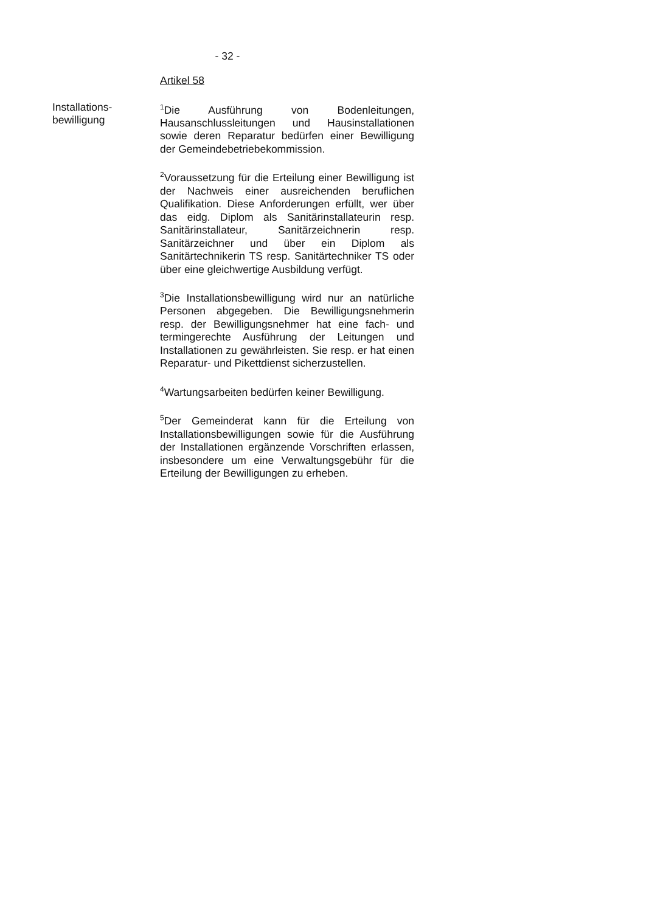- 32 -
Artikel 58
Installations-
bewilligung
<sup>1</sup> Die Ausführung von Bodenleitungen, Hausanschlussleitungen und Hausinstallationen sowie deren Reparatur bedürfen einer Bewilligung der Gemeindebetriebekommission.
<sup>2</sup> Voraussetzung für die Erteilung einer Bewilligung ist der Nachweis einer ausreichenden beruflichen Qualifikation. Diese Anforderungen erfüllt, wer über das eidg. Diplom als Sanitärinstallateurin resp. Sanitärinstallateur, Sanitärzeichnerin resp. Sanitärzeichner und über ein Diplom als Sanitärtechnikerin TS resp. Sanitärtechniker TS oder über eine gleichwertige Ausbildung verfügt.
<sup>3</sup> Die Installationsbewilligung wird nur an natürliche Personen abgegeben. Die Bewilligungsnehmerin resp. der Bewilligungsnehmer hat eine fach- und termingerechte Ausführung der Leitungen und Installationen zu gewährleisten. Sie resp. er hat einen Reparatur- und Pikettdienst sicherzustellen.
<sup>4</sup> Wartungsarbeiten bedürfen keiner Bewilligung.
<sup>5</sup> Der Gemeinderat kann für die Erteilung von Installationsbewilligungen sowie für die Ausführung der Installationen ergänzende Vorschriften erlassen, insbesondere um eine Verwaltungsgebühr für die Erteilung der Bewilligungen zu erheben.